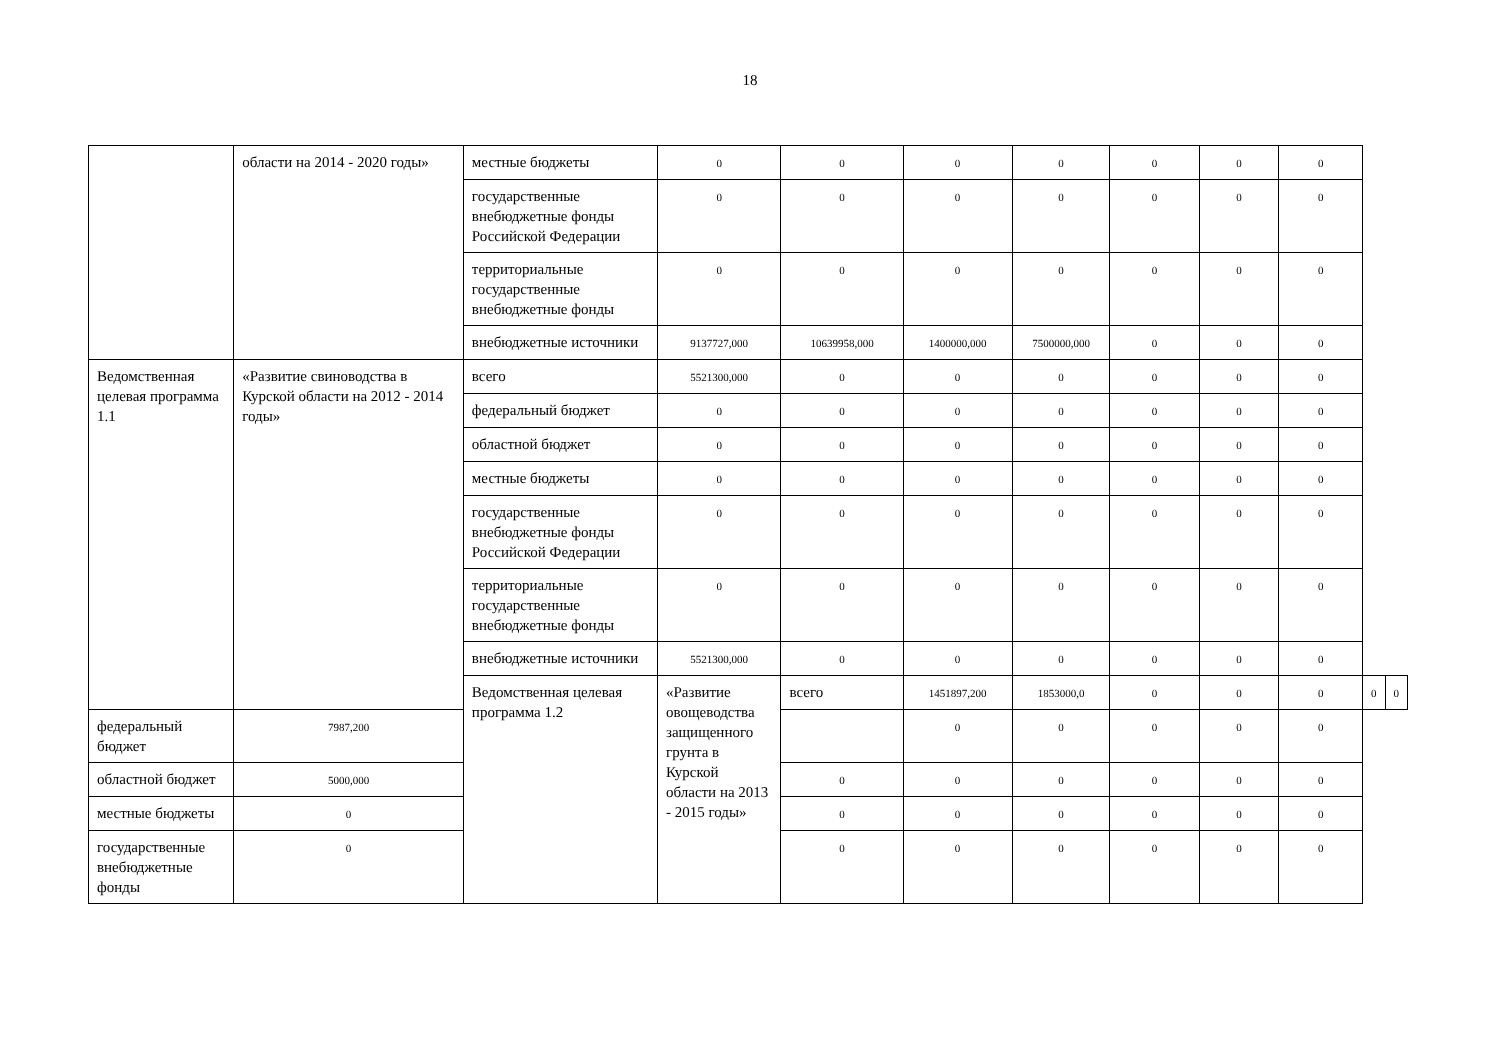18
| | области на 2014 - 2020 годы» | местные бюджеты | 0 | 0 | 0 | 0 | 0 | 0 | 0 | | |
| | | государственные внебюджетные фонды Российской Федерации | 0 | 0 | 0 | 0 | 0 | 0 | 0 | | |
| | | территориальные государственные внебюджетные фонды | 0 | 0 | 0 | 0 | 0 | 0 | 0 | | |
| | | внебюджетные источники | 9137727,000 | 10639958,000 | 1400000,000 | 7500000,000 | 0 | 0 | 0 | | |
| Ведомственная целевая программа 1.1 | «Развитие свиноводства в Курской области на 2012 - 2014 годы» | всего | 5521300,000 | 0 | 0 | 0 | 0 | 0 | 0 | | |
| | | федеральный бюджет | 0 | 0 | 0 | 0 | 0 | 0 | 0 | | |
| | | областной бюджет | 0 | 0 | 0 | 0 | 0 | 0 | 0 | | |
| | | местные бюджеты | 0 | 0 | 0 | 0 | 0 | 0 | 0 | | |
| | | государственные внебюджетные фонды Российской Федерации | 0 | 0 | 0 | 0 | 0 | 0 | 0 | | |
| | | территориальные государственные внебюджетные фонды | 0 | 0 | 0 | 0 | 0 | 0 | 0 | | |
| | | внебюджетные источники | 5521300,000 | 0 | 0 | 0 | 0 | 0 | 0 | | |
| | | Ведомственная целевая программа 1.2 | «Развитие овощеводства защищенного грунта в Курской области на 2013 - 2015 годы» | всего | 1451897,200 | 1853000,0 | 0 | 0 | 0 | 0 | 0 |
| федеральный бюджет | 7987,200 | | | | 0 | 0 | 0 | 0 | 0 | | |
| областной бюджет | 5000,000 | | | 0 | 0 | 0 | 0 | 0 | 0 | | |
| местные бюджеты | 0 | | | 0 | 0 | 0 | 0 | 0 | 0 | | |
| государственные внебюджетные фонды | 0 | | | 0 | 0 | 0 | 0 | 0 | 0 | | |